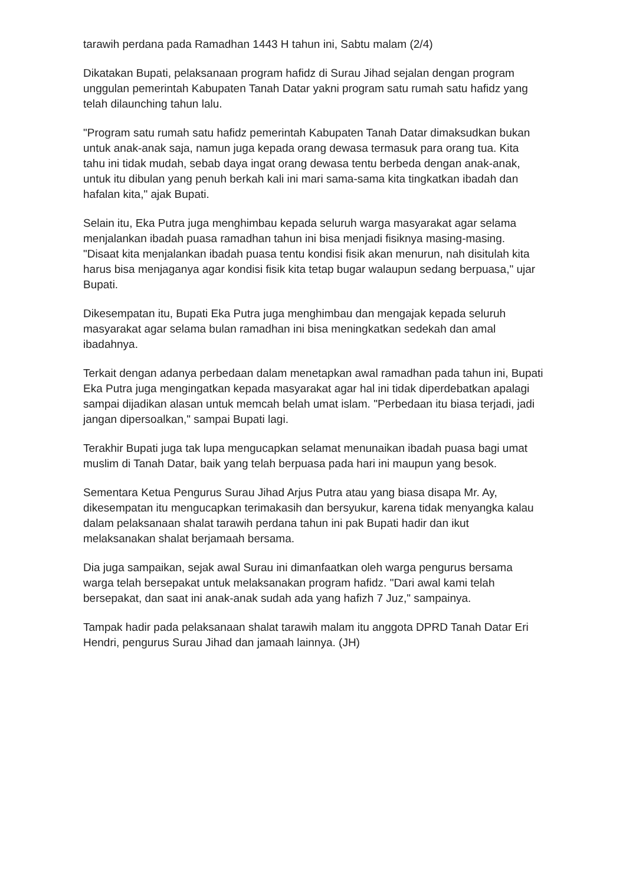tarawih perdana pada Ramadhan 1443 H tahun ini, Sabtu malam (2/4)
Dikatakan Bupati, pelaksanaan program hafidz di Surau Jihad sejalan dengan program unggulan pemerintah Kabupaten Tanah Datar yakni program satu rumah satu hafidz yang telah dilaunching tahun lalu.
"Program satu rumah satu hafidz pemerintah Kabupaten Tanah Datar dimaksudkan bukan untuk anak-anak saja, namun juga kepada orang dewasa termasuk para orang tua. Kita tahu ini tidak mudah, sebab daya ingat orang dewasa tentu berbeda dengan anak-anak, untuk itu dibulan yang penuh berkah kali ini mari sama-sama kita tingkatkan ibadah dan hafalan kita," ajak Bupati.
Selain itu, Eka Putra juga menghimbau kepada seluruh warga masyarakat agar selama menjalankan ibadah puasa ramadhan tahun ini bisa menjadi fisiknya masing-masing. "Disaat kita menjalankan ibadah puasa tentu kondisi fisik akan menurun, nah disitulah kita harus bisa menjaganya agar kondisi fisik kita tetap bugar walaupun sedang berpuasa," ujar Bupati.
Dikesempatan itu, Bupati Eka Putra juga menghimbau dan mengajak kepada seluruh masyarakat agar selama bulan ramadhan ini bisa meningkatkan sedekah dan amal ibadahnya.
Terkait dengan adanya perbedaan dalam menetapkan awal ramadhan pada tahun ini, Bupati Eka Putra juga mengingatkan kepada masyarakat agar hal ini tidak diperdebatkan apalagi sampai dijadikan alasan untuk memcah belah umat islam. "Perbedaan itu biasa terjadi, jadi jangan dipersoalkan," sampai Bupati lagi.
Terakhir Bupati juga tak lupa mengucapkan selamat menunaikan ibadah puasa bagi umat muslim di Tanah Datar, baik yang telah berpuasa pada hari ini maupun yang besok.
Sementara Ketua Pengurus Surau Jihad Arjus Putra atau yang biasa disapa Mr. Ay, dikesempatan itu mengucapkan terimakasih dan bersyukur, karena tidak menyangka kalau dalam pelaksanaan shalat tarawih perdana tahun ini pak Bupati hadir dan ikut melaksanakan shalat berjamaah bersama.
Dia juga sampaikan, sejak awal Surau ini dimanfaatkan oleh warga pengurus bersama warga telah bersepakat untuk melaksanakan program hafidz. "Dari awal kami telah bersepakat, dan saat ini anak-anak sudah ada yang hafizh 7 Juz," sampainya.
Tampak hadir pada pelaksanaan shalat tarawih malam itu anggota DPRD Tanah Datar Eri Hendri, pengurus Surau Jihad dan jamaah lainnya. (JH)